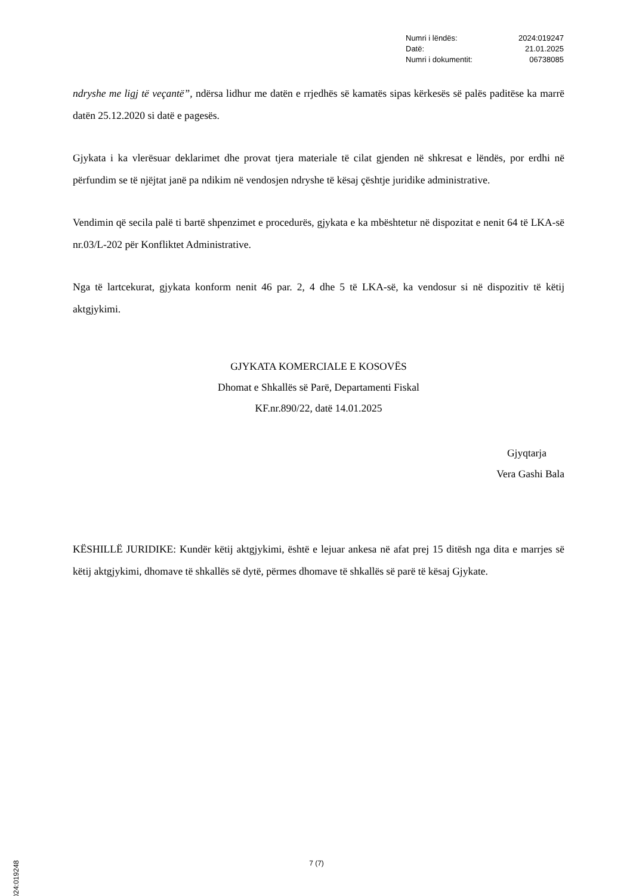Numri i lëndës: 2024:019247
Datë: 21.01.2025
Numri i dokumentit: 06738085
ndryshe me ligj të veçantë”, ndërsa lidhur me datën e rrjedhës së kamatës sipas kërkesës së palës paditëse ka marrë datën 25.12.2020 si datë e pagesës.
Gjykata i ka vlerësuar deklarimet dhe provat tjera materiale të cilat gjenden në shkresat e lëndës, por erdhi në përfundim se të njëjtat janë pa ndikim në vendosjen ndryshe të kësaj çështje juridike administrative.
Vendimin që secila palë ti bartë shpenzimet e procedurës, gjykata e ka mbështetur në dispozitat e nenit 64 të LKA-së nr.03/L-202 për Konfliktet Administrative.
Nga të lartcekurat, gjykata konform nenit 46 par. 2, 4 dhe 5 të LKA-së, ka vendosur si në dispozitiv të këtij aktgjykimi.
GJYKATA KOMERCIALE E KOSOVËS
Dhomat e Shkallës së Parë, Departamenti Fiskal
KF.nr.890/22, datë 14.01.2025
Gjyqtarja
Vera Gashi Bala
KËSHILLË JURIDIKE: Kundër këtij aktgjykimi, është e lejuar ankesa në afat prej 15 ditësh nga dita e marrjes së këtij aktgjykimi, dhomave të shkallës së dytë, përmes dhomave të shkallës së parë të kësaj Gjykate.
7 (7)
2024:019248